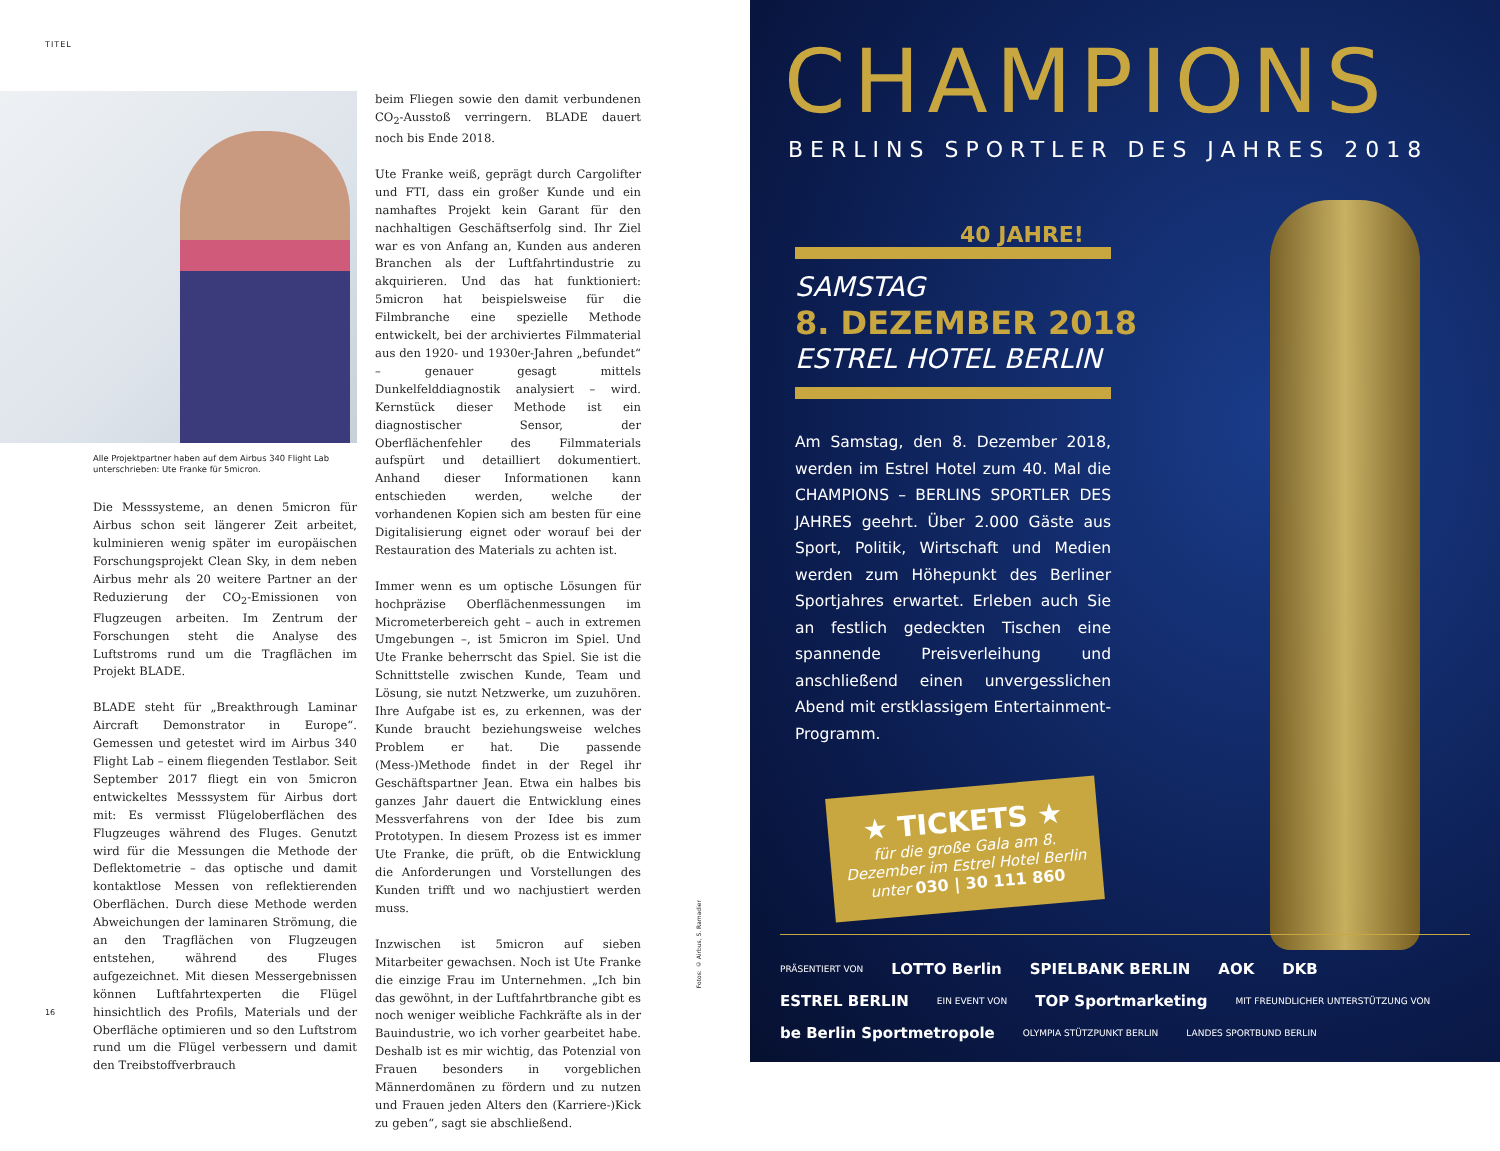TITEL
Alle Projektpartner haben auf dem Airbus 340 Flight Lab unterschrieben: Ute Franke für 5micron.
Die Messsysteme, an denen 5micron für Airbus schon seit längerer Zeit arbeitet, kulminieren wenig später im europäischen Forschungsprojekt Clean Sky, in dem neben Airbus mehr als 20 weitere Partner an der Reduzierung der CO<sub>2</sub>-Emissionen von Flugzeugen arbeiten. Im Zentrum der Forschungen steht die Analyse des Luftstroms rund um die Tragflächen im Projekt BLADE.
BLADE steht für „Breakthrough Laminar Aircraft Demonstrator in Europe“. Gemessen und getestet wird im Airbus 340 Flight Lab – einem fliegenden Testlabor. Seit September 2017 fliegt ein von 5micron entwickeltes Messsystem für Airbus dort mit: Es vermisst Flügeloberflächen des Flugzeuges während des Fluges. Genutzt wird für die Messungen die Methode der Deflektometrie – das optische und damit kontaktlose Messen von reflektierenden Oberflächen. Durch diese Methode werden Abweichungen der laminaren Strömung, die an den Tragflächen von Flugzeugen entstehen, während des Fluges aufgezeichnet. Mit diesen Messergebnissen können Luftfahrtexperten die Flügel hinsichtlich des Profils, Materials und der Oberfläche optimieren und so den Luftstrom rund um die Flügel verbessern und damit den Treibstoffverbrauch
beim Fliegen sowie den damit verbundenen CO<sub>2</sub>-Ausstoß verringern. BLADE dauert noch bis Ende 2018.
Ute Franke weiß, geprägt durch Cargolifter und FTI, dass ein großer Kunde und ein namhaftes Projekt kein Garant für den nachhaltigen Geschäftserfolg sind. Ihr Ziel war es von Anfang an, Kunden aus anderen Branchen als der Luftfahrtindustrie zu akquirieren. Und das hat funktioniert: 5micron hat beispielsweise für die Filmbranche eine spezielle Methode entwickelt, bei der archiviertes Filmmaterial aus den 1920- und 1930er-Jahren „befundet“ – genauer gesagt mittels Dunkelfelddiagnostik analysiert – wird. Kernstück dieser Methode ist ein diagnostischer Sensor, der Oberflächenfehler des Filmmaterials aufspürt und detailliert dokumentiert. Anhand dieser Informationen kann entschieden werden, welche der vorhandenen Kopien sich am besten für eine Digitalisierung eignet oder worauf bei der Restauration des Materials zu achten ist.
Immer wenn es um optische Lösungen für hochpräzise Oberflächenmessungen im Micrometerbereich geht – auch in extremen Umgebungen –, ist 5micron im Spiel. Und Ute Franke beherrscht das Spiel. Sie ist die Schnittstelle zwischen Kunde, Team und Lösung, sie nutzt Netzwerke, um zuzuhören. Ihre Aufgabe ist es, zu erkennen, was der Kunde braucht beziehungsweise welches Problem er hat. Die passende (Mess-)Methode findet in der Regel ihr Geschäftspartner Jean. Etwa ein halbes bis ganzes Jahr dauert die Entwicklung eines Messverfahrens von der Idee bis zum Prototypen. In diesem Prozess ist es immer Ute Franke, die prüft, ob die Entwicklung die Anforderungen und Vorstellungen des Kunden trifft und wo nachjustiert werden muss.
Inzwischen ist 5micron auf sieben Mitarbeiter gewachsen. Noch ist Ute Franke die einzige Frau im Unternehmen. „Ich bin das gewöhnt, in der Luftfahrtbranche gibt es noch weniger weibliche Fachkräfte als in der Bauindustrie, wo ich vorher gearbeitet habe. Deshalb ist es mir wichtig, das Potenzial von Frauen besonders in vorgeblichen Männerdomänen zu fördern und zu nutzen und Frauen jeden Alters den (Karriere-)Kick zu geben“, sagt sie abschließend.
Fotos: © Airbus, S. Ramadier
16
CHAMPIONS
BERLINS SPORTLER DES JAHRES 2018
40 JAHRE!
SAMSTAG
8. DEZEMBER 2018
ESTREL HOTEL BERLIN
Am Samstag, den 8. Dezember 2018, werden im Estrel Hotel zum 40. Mal die CHAMPIONS – BERLINS SPORTLER DES JAHRES geehrt. Über 2.000 Gäste aus Sport, Politik, Wirtschaft und Medien werden zum Höhepunkt des Berliner Sportjahres erwartet. Erleben auch Sie an festlich gedeckten Tischen eine spannende Preisverleihung und anschließend einen unvergesslichen Abend mit erstklassigem Entertainment-Programm.
★ TICKETS ★
für die große Gala am 8. Dezember im Estrel Hotel Berlin unter 030 | 30 111 860
PRÄSENTIERT VON LOTTO Berlin SPIELBANK BERLIN AOK DKB ESTREL BERLIN EIN EVENT VON TOP Sportmarketing MIT FREUNDLICHER UNTERSTÜTZUNG VON be Berlin Sportmetropole OLYMPIA STÜTZPUNKT BERLIN LANDES SPORTBUND BERLIN